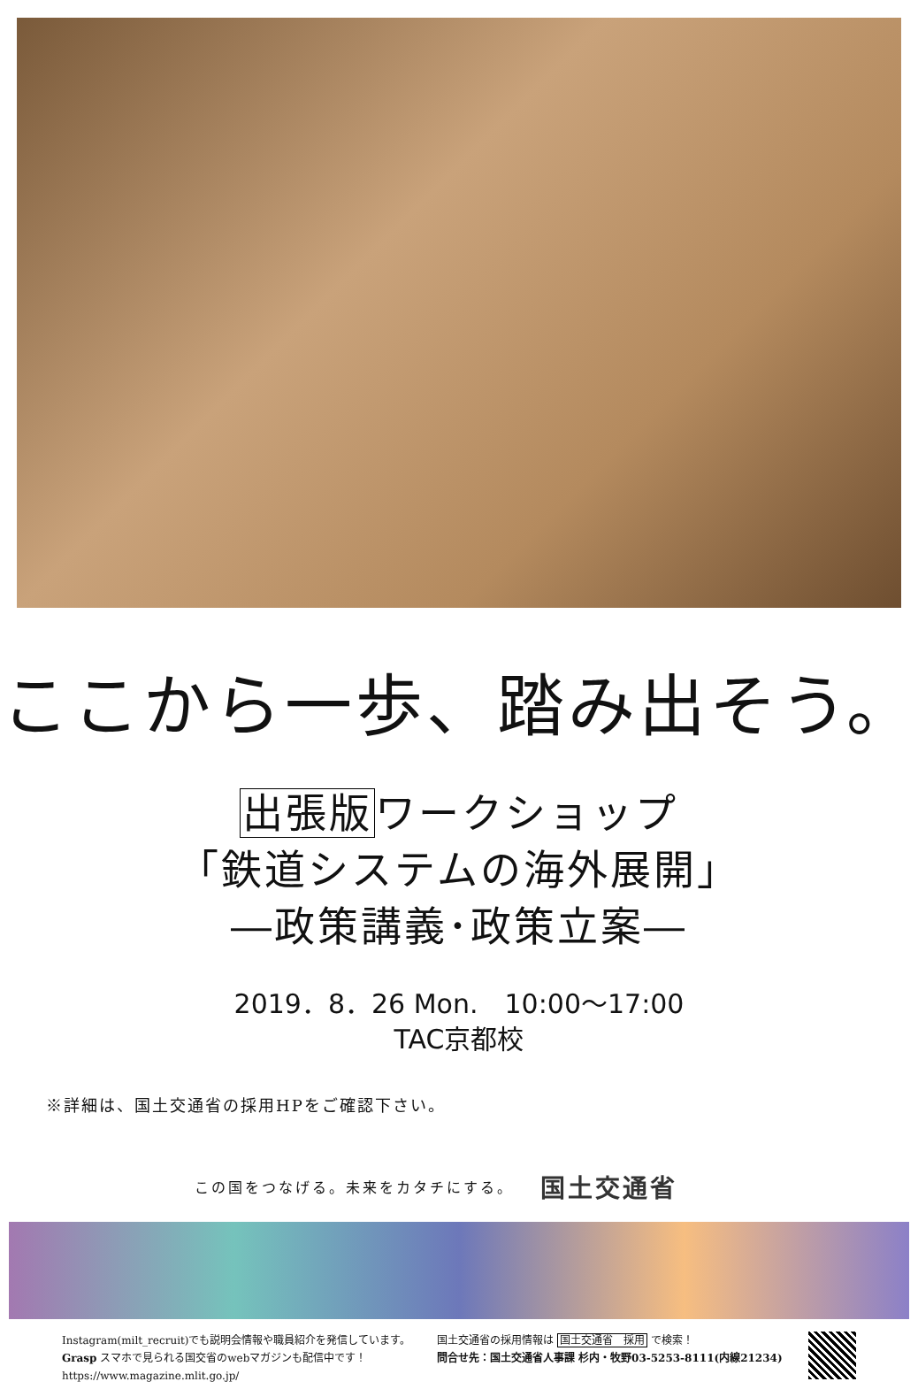ここから一歩、踏み出そう。
出張版ワークショップ
「鉄道システムの海外展開」
―政策講義･政策立案―
2019．8．26 Mon.　10:00～17:00
TAC京都校
※詳細は、国土交通省の採用HPをご確認下さい。
この国をつなげる。未来をカタチにする。 国土交通省
Instagram(milt_recruit)でも説明会情報や職員紹介を発信しています。
Grasp スマホで見られる国交省のwebマガジンも配信中です！
https://www.magazine.mlit.go.jp/
国土交通省の採用情報は 国土交通省　採用 で検索！
問合せ先：国土交通省人事課 杉内・牧野03-5253-8111(内線21234)